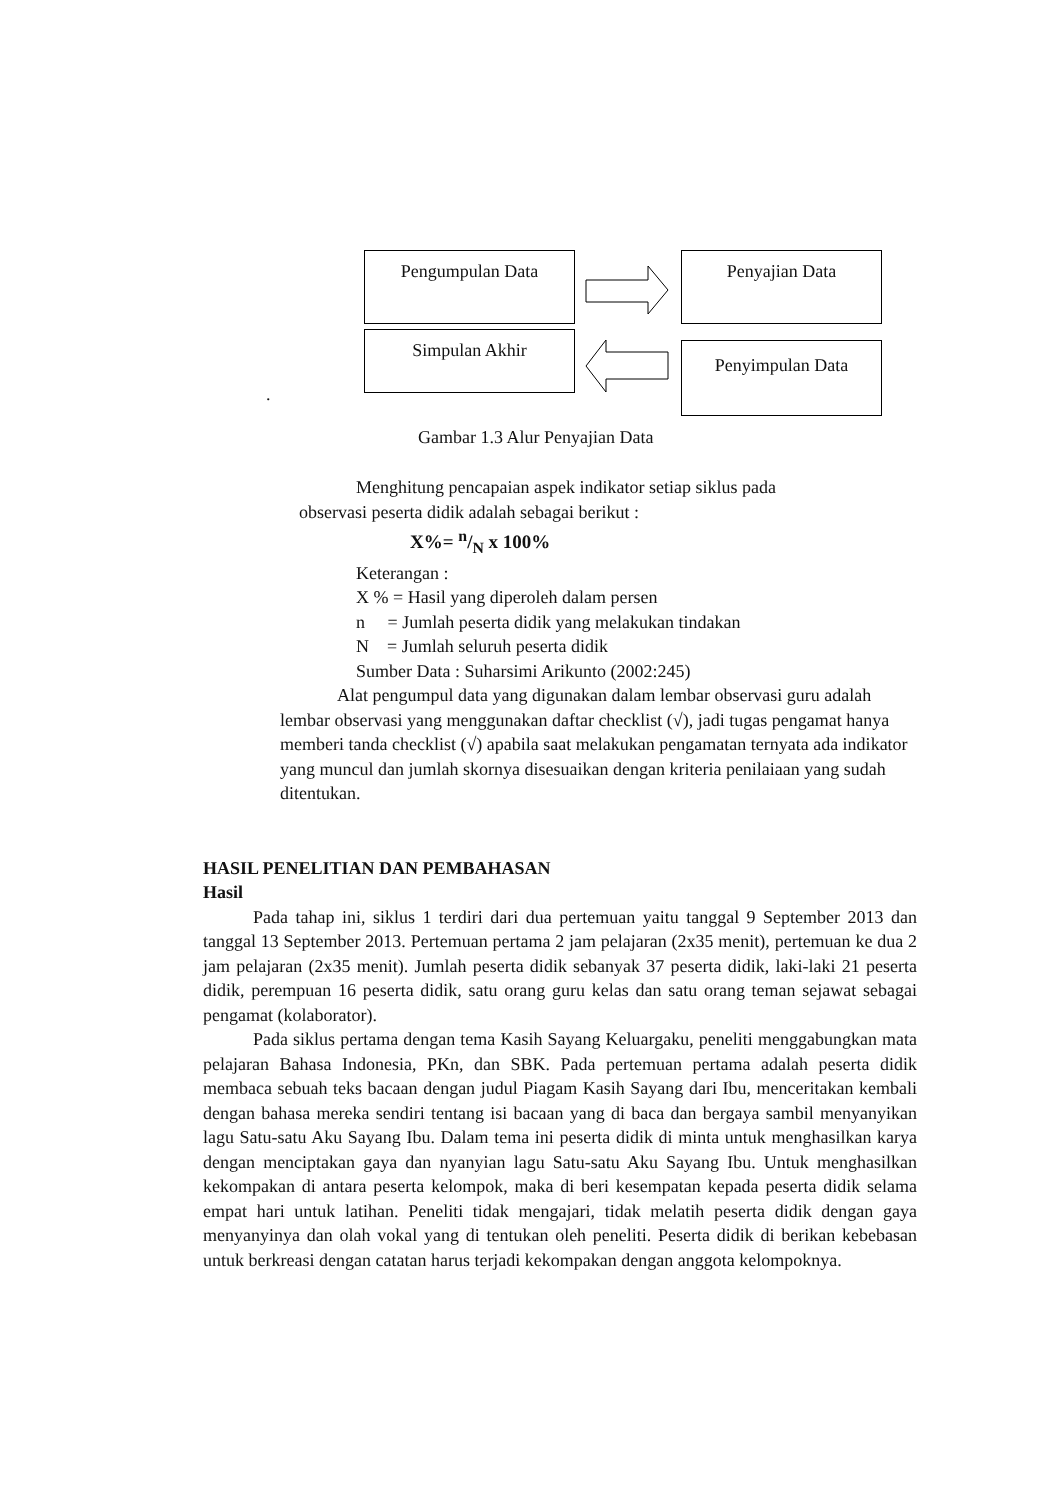Pengumpulan Data Penyajian Data
Simpulan Akhir
Penyimpulan Data
.
Gambar 1.3 Alur Penyajian Data
Menghitung pencapaian aspek indikator setiap siklus pada
observasi peserta didik adalah sebagai berikut :
X%= n/N x 100%
Keterangan :
X % = Hasil yang diperoleh dalam persen
n = Jumlah peserta didik yang melakukan tindakan
N = Jumlah seluruh peserta didik
Sumber Data : Suharsimi Arikunto (2002:245)
Alat pengumpul data yang digunakan dalam lembar observasi guru adalah lembar observasi yang menggunakan daftar checklist (√), jadi tugas pengamat hanya memberi tanda checklist (√) apabila saat melakukan pengamatan ternyata ada indikator yang muncul dan jumlah skornya disesuaikan dengan kriteria penilaiaan yang sudah ditentukan.
HASIL PENELITIAN DAN PEMBAHASAN
Hasil
Pada tahap ini, siklus 1 terdiri dari dua pertemuan yaitu tanggal 9 September 2013 dan tanggal 13 September 2013. Pertemuan pertama 2 jam pelajaran (2x35 menit), pertemuan ke dua 2 jam pelajaran (2x35 menit). Jumlah peserta didik sebanyak 37 peserta didik, laki-laki 21 peserta didik, perempuan 16 peserta didik, satu orang guru kelas dan satu orang teman sejawat sebagai pengamat (kolaborator).
Pada siklus pertama dengan tema Kasih Sayang Keluargaku, peneliti menggabungkan mata pelajaran Bahasa Indonesia, PKn, dan SBK. Pada pertemuan pertama adalah peserta didik membaca sebuah teks bacaan dengan judul Piagam Kasih Sayang dari Ibu, menceritakan kembali dengan bahasa mereka sendiri tentang isi bacaan yang di baca dan bergaya sambil menyanyikan lagu Satu-satu Aku Sayang Ibu. Dalam tema ini peserta didik di minta untuk menghasilkan karya dengan menciptakan gaya dan nyanyian lagu Satu-satu Aku Sayang Ibu. Untuk menghasilkan kekompakan di antara peserta kelompok, maka di beri kesempatan kepada peserta didik selama empat hari untuk latihan. Peneliti tidak mengajari, tidak melatih peserta didik dengan gaya menyanyinya dan olah vokal yang di tentukan oleh peneliti. Peserta didik di berikan kebebasan untuk berkreasi dengan catatan harus terjadi kekompakan dengan anggota kelompoknya.